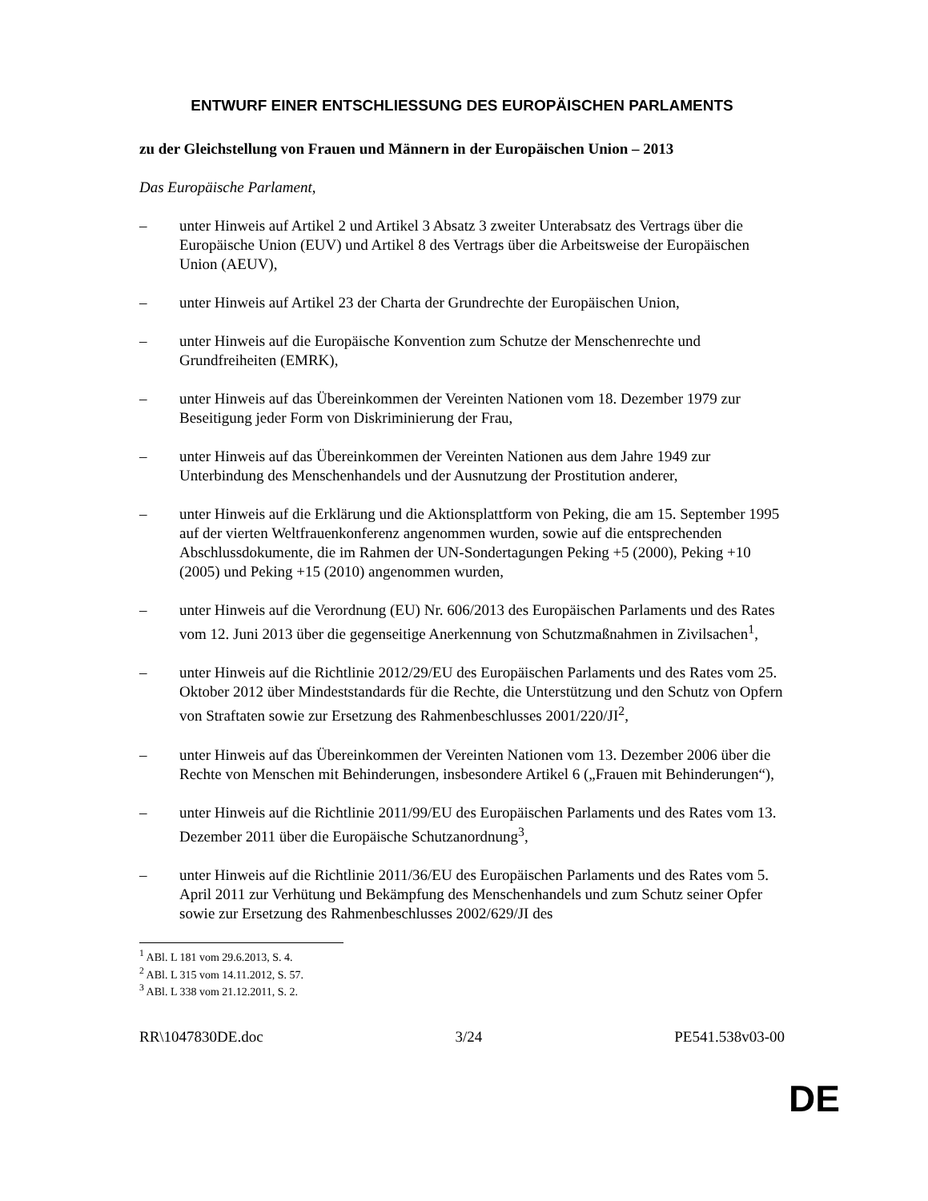ENTWURF EINER ENTSCHLIESSUNG DES EUROPÄISCHEN PARLAMENTS
zu der Gleichstellung von Frauen und Männern in der Europäischen Union – 2013
Das Europäische Parlament,
– unter Hinweis auf Artikel 2 und Artikel 3 Absatz 3 zweiter Unterabsatz des Vertrags über die Europäische Union (EUV) und Artikel 8 des Vertrags über die Arbeitsweise der Europäischen Union (AEUV),
– unter Hinweis auf Artikel 23 der Charta der Grundrechte der Europäischen Union,
– unter Hinweis auf die Europäische Konvention zum Schutze der Menschenrechte und Grundfreiheiten (EMRK),
– unter Hinweis auf das Übereinkommen der Vereinten Nationen vom 18. Dezember 1979 zur Beseitigung jeder Form von Diskriminierung der Frau,
– unter Hinweis auf das Übereinkommen der Vereinten Nationen aus dem Jahre 1949 zur Unterbindung des Menschenhandels und der Ausnutzung der Prostitution anderer,
– unter Hinweis auf die Erklärung und die Aktionsplattform von Peking, die am 15. September 1995 auf der vierten Weltfrauenkonferenz angenommen wurden, sowie auf die entsprechenden Abschlussdokumente, die im Rahmen der UN-Sondertagungen Peking +5 (2000), Peking +10 (2005) und Peking +15 (2010) angenommen wurden,
– unter Hinweis auf die Verordnung (EU) Nr. 606/2013 des Europäischen Parlaments und des Rates vom 12. Juni 2013 über die gegenseitige Anerkennung von Schutzmaßnahmen in Zivilsachen<sup>1</sup>,
– unter Hinweis auf die Richtlinie 2012/29/EU des Europäischen Parlaments und des Rates vom 25. Oktober 2012 über Mindeststandards für die Rechte, die Unterstützung und den Schutz von Opfern von Straftaten sowie zur Ersetzung des Rahmenbeschlusses 2001/220/JI<sup>2</sup>,
– unter Hinweis auf das Übereinkommen der Vereinten Nationen vom 13. Dezember 2006 über die Rechte von Menschen mit Behinderungen, insbesondere Artikel 6 („Frauen mit Behinderungen“),
– unter Hinweis auf die Richtlinie 2011/99/EU des Europäischen Parlaments und des Rates vom 13. Dezember 2011 über die Europäische Schutzanordnung<sup>3</sup>,
– unter Hinweis auf die Richtlinie 2011/36/EU des Europäischen Parlaments und des Rates vom 5. April 2011 zur Verhütung und Bekämpfung des Menschenhandels und zum Schutz seiner Opfer sowie zur Ersetzung des Rahmenbeschlusses 2002/629/JI des
<sup>1</sup> ABl. L 181 vom 29.6.2013, S. 4.
<sup>2</sup> ABl. L 315 vom 14.11.2012, S. 57.
<sup>3</sup> ABl. L 338 vom 21.12.2011, S. 2.
RR\1047830DE.doc 3/24 PE541.538v03-00
DE